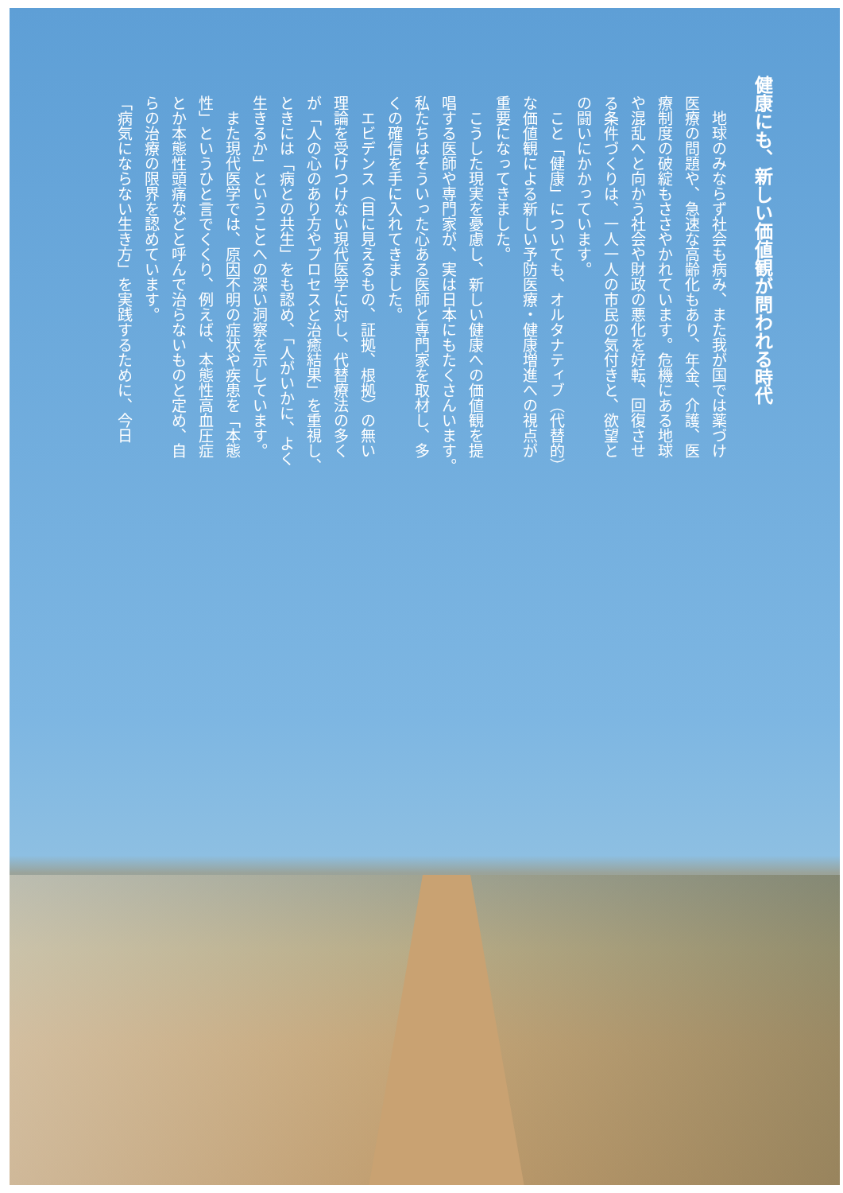健康にも、新しい価値観が問われる時代
地球のみならず社会も病み、また我が国では薬づけ
医療の問題や、急速な高齢化もあり、年金、介護、医
療制度の破綻もささやかれています。危機にある地球
や混乱へと向かう社会や財政の悪化を好転、回復させ
る条件づくりは、一人一人の市民の気付きと、欲望と
の闘いにかかっています。
こと「健康」についても、オルタナティブ（代替的）
な価値観による新しい予防医療・健康増進への視点が
重要になってきました。
こうした現実を憂慮し、新しい健康への価値観を提
唱する医師や専門家が、実は日本にもたくさんいます。
私たちはそういった心ある医師と専門家を取材し、多
くの確信を手に入れてきました。
エビデンス（目に見えるもの、証拠、根拠）の無い
理論を受けつけない現代医学に対し、代替療法の多く
が「人の心のあり方やプロセスと治癒結果」を重視し、
ときには「病との共生」をも認め、「人がいかに、よく
生きるか」ということへの深い洞察を示しています。
また現代医学では、原因不明の症状や疾患を「本態
性」というひと言でくくり、例えば、本態性高血圧症
とか本態性頭痛などと呼んで治らないものと定め、自
らの治療の限界を認めています。
「病気にならない生き方」を実践するために、今日